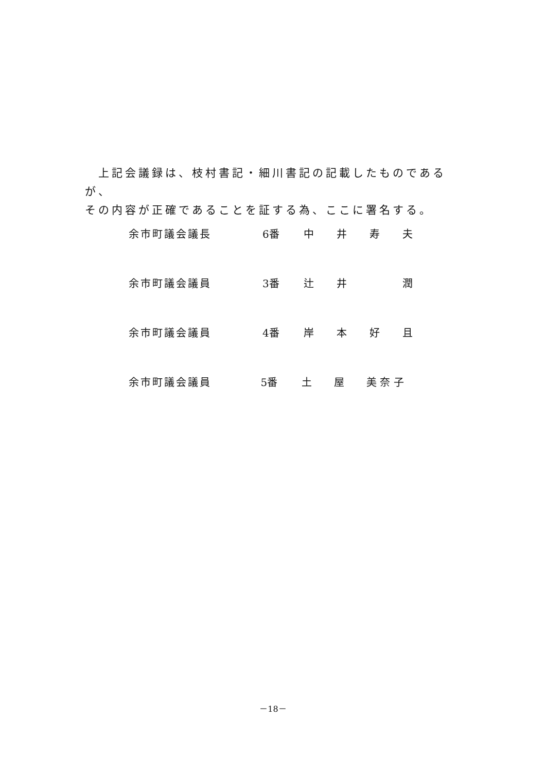上記会議録は、枝村書記・細川書記の記載したものであるが、
その内容が正確であることを証する為、ここに署名する。
余市町議会議長 6番 中井寿夫
余市町議会議員 3番 辻井 潤
余市町議会議員 4番 岸本好且
余市町議会議員 5番 土 屋 美 奈 子
－18－